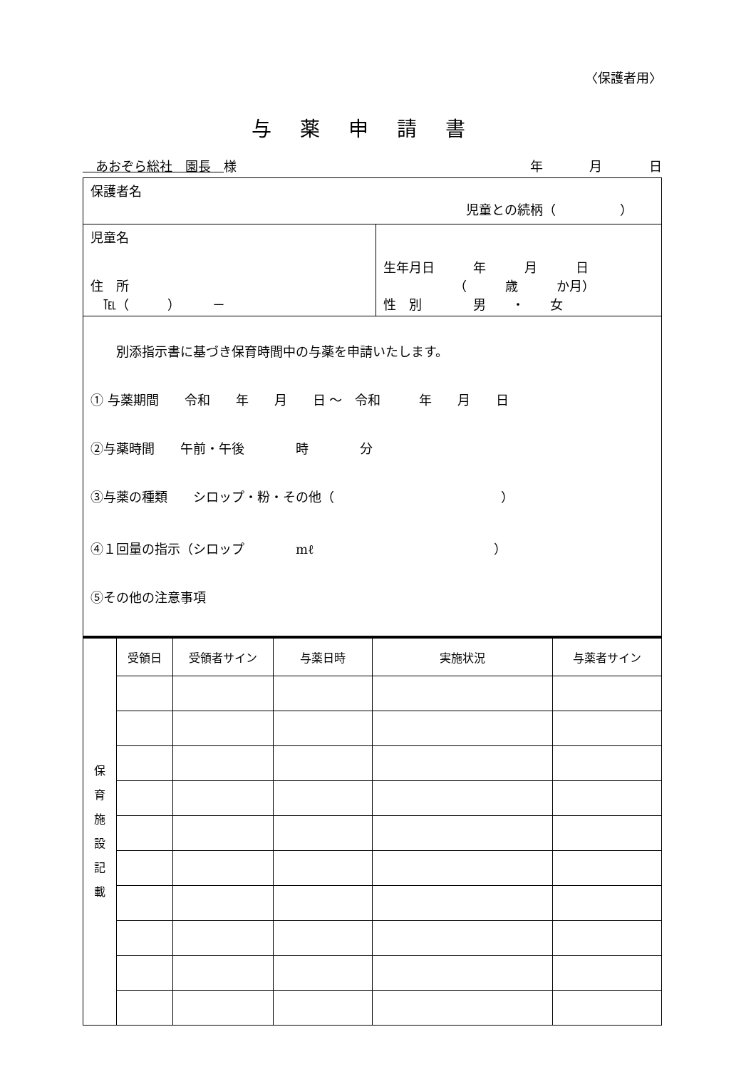〈保護者用〉
与薬申請書
　あおぞら総社　園長　様 年 月 日
| 保護者名 児童との続柄（ ） | |
| 児童名 住 所 ℡（ ） － | 生年月日 年 月 日 （ 歳 か月） 性 別 男 ・ 女 |
| 別添指示書に基づき保育時間中の与薬を申請いたします。 ① 与薬期間 令和 年 月 日 ～ 令和 年 月 日 ②与薬時間 午前・午後 時 分 ③与薬の種類 シロップ・粉・その他（ ） ④１回量の指示（シロップ mℓ ） ⑤その他の注意事項 | |
| 保 育 施 設 記 載 | 受領日 | 受領者サイン | 与薬日時 | 実施状況 | 与薬者サイン |